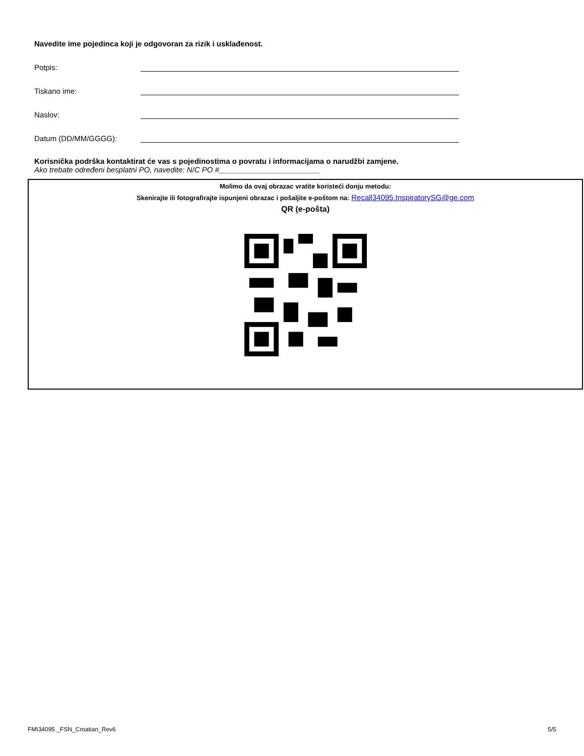Navedite ime pojedinca koji je odgovoran za rizik i usklađenost.
Potpis:
Tiskano ime:
Naslov:
Datum (DD/MM/GGGG):
Korisnička podrška kontaktirat će vas s pojedinostima o povratu i informacijama o narudžbi zamjene.
Ako trebate određeni besplatni PO, navedite: N/C PO #________________________
Molimo da ovaj obrazac vratite koristeći donju metodu:
Skenirajte ili fotografirajte ispunjeni obrazac i pošaljite e-poštom na: Recall34095.InspiratorySG@ge.com
QR (e-pošta)
FMI34095 _FSN_Croatian_Rev6 5/5